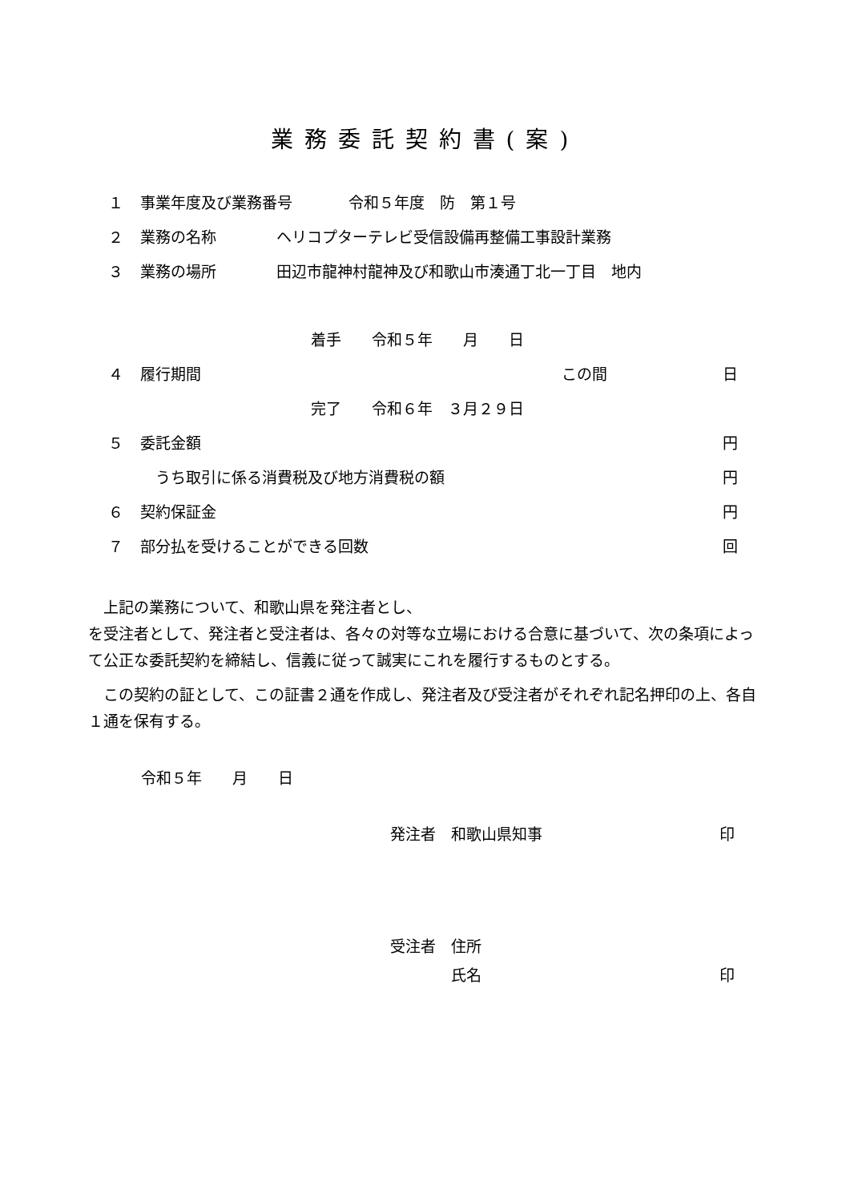業務委託契約書(案)
１ 事業年度及び業務番号 令和５年度　防　第１号
２ 業務の名称 ヘリコプターテレビ受信設備再整備工事設計業務
３ 業務の場所 田辺市龍神村龍神及び和歌山市湊通丁北一丁目　地内
着手　　令和５年　　月　　日
４ 履行期間 この間 日
完了　　令和６年　３月２９日
５ 委託金額 円
　うち取引に係る消費税及び地方消費税の額 円
６ 契約保証金 円
７ 部分払を受けることができる回数 回
　上記の業務について、和歌山県を発注者とし、
を受注者として、発注者と受注者は、各々の対等な立場における合意に基づいて、次の条項によって公正な委託契約を締結し、信義に従って誠実にこれを履行するものとする。
　この契約の証として、この証書２通を作成し、発注者及び受注者がそれぞれ記名押印の上、各自１通を保有する。
令和５年　　月　　日
発注者　和歌山県知事 印
受注者　住所
　　　　氏名 印